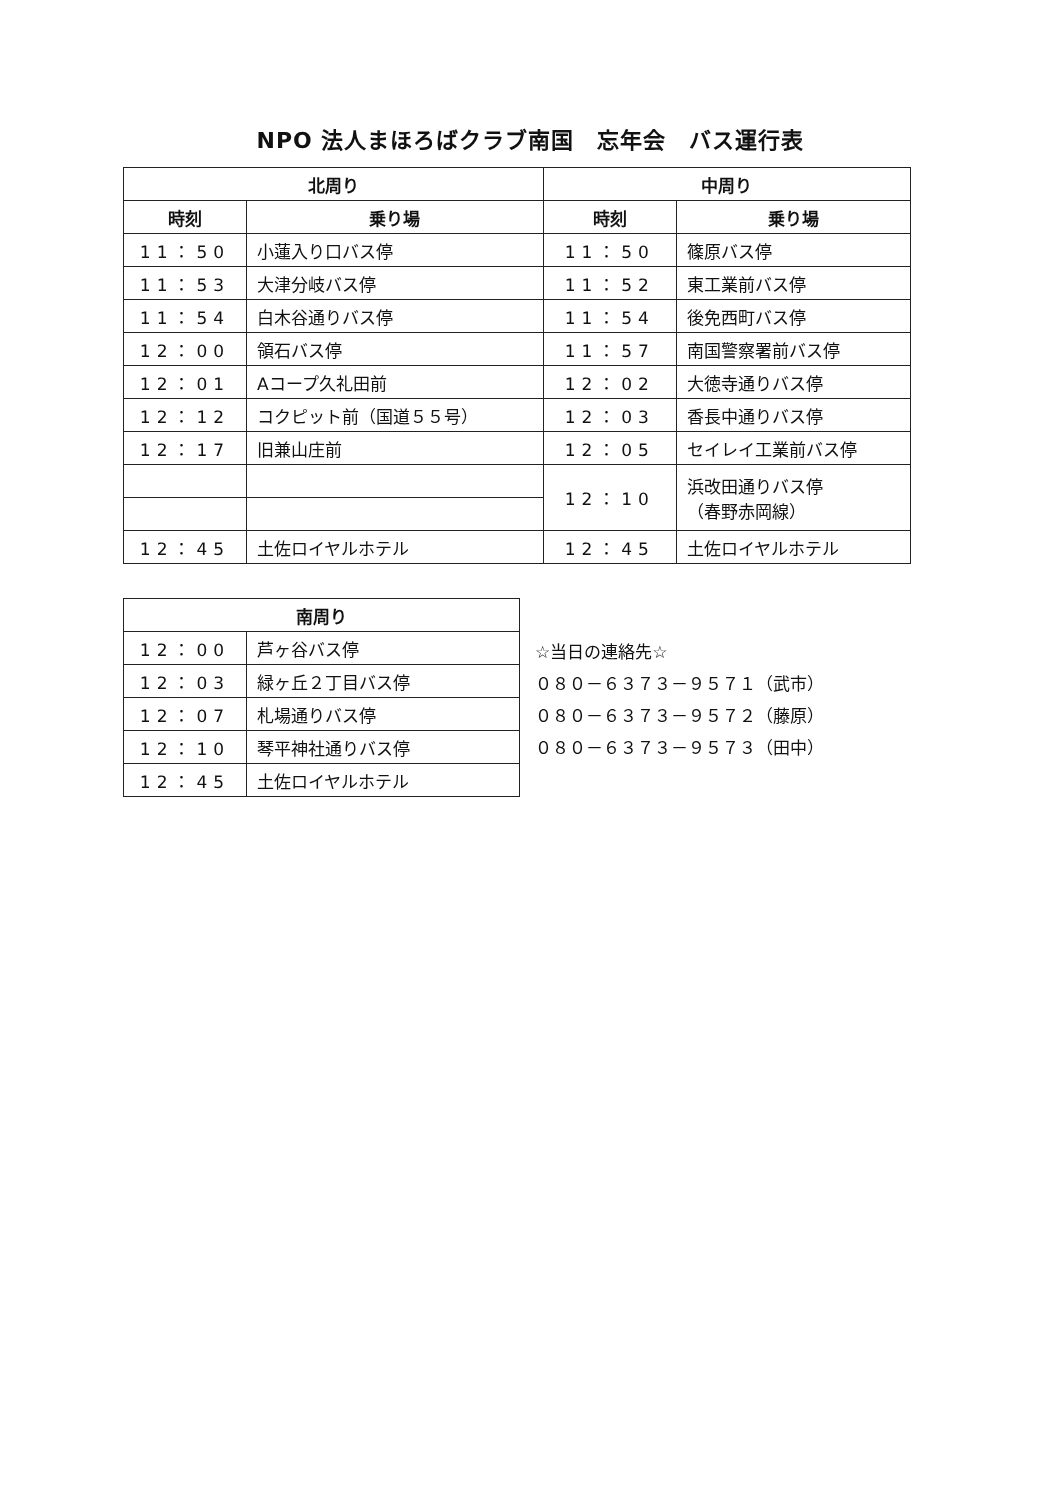NPO 法人まほろばクラブ南国　忘年会　バス運行表
| 北周り | | 中周り | |
| --- | --- | --- | --- |
| 時刻 | 乗り場 | 時刻 | 乗り場 |
| 11：50 | 小蓮入り口バス停 | 11：50 | 篠原バス停 |
| 11：53 | 大津分岐バス停 | 11：52 | 東工業前バス停 |
| 11：54 | 白木谷通りバス停 | 11：54 | 後免西町バス停 |
| 12：00 | 領石バス停 | 11：57 | 南国警察署前バス停 |
| 12：01 | Aコープ久礼田前 | 12：02 | 大徳寺通りバス停 |
| 12：12 | コクピット前（国道５５号） | 12：03 | 香長中通りバス停 |
| 12：17 | 旧兼山庄前 | 12：05 | セイレイ工業前バス停 |
| | | 12：10 | 浜改田通りバス停 （春野赤岡線） |
| 12：45 | 土佐ロイヤルホテル | 12：45 | 土佐ロイヤルホテル |
| 南周り | |
| --- | --- |
| 12：00 | 芦ヶ谷バス停 |
| 12：03 | 緑ヶ丘２丁目バス停 |
| 12：07 | 札場通りバス停 |
| 12：10 | 琴平神社通りバス停 |
| 12：45 | 土佐ロイヤルホテル |
☆当日の連絡先☆
０８０－６３７３－９５７１（武市）
０８０－６３７３－９５７２（藤原）
０８０－６３７３－９５７３（田中）